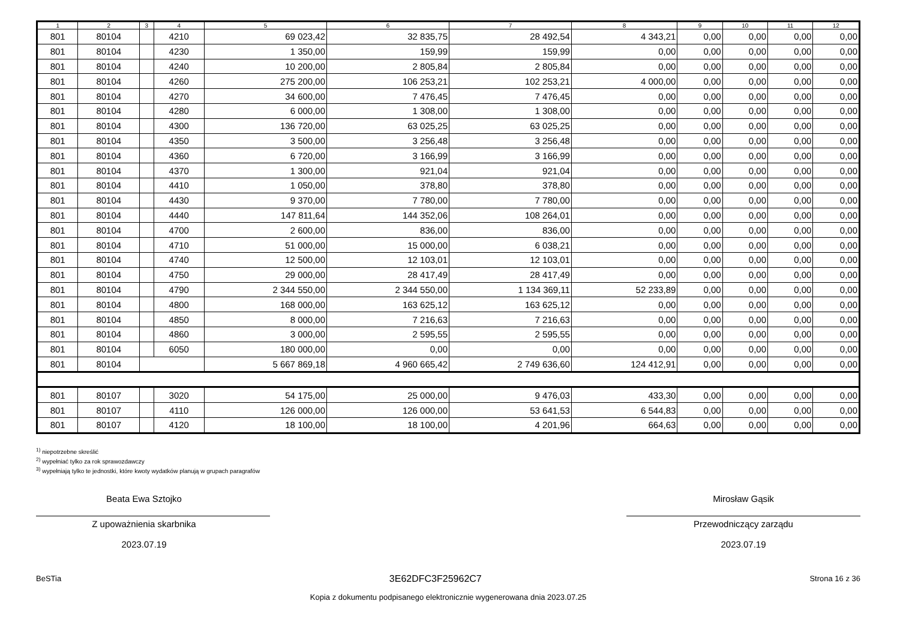| 1 | 2 | 3 | 4 | 5 | 6 | 7 | 8 | 9 | 10 | 11 | 12 |
| --- | --- | --- | --- | --- | --- | --- | --- | --- | --- | --- | --- |
| 801 | 80104 | | 4210 | 69 023,42 | 32 835,75 | 28 492,54 | 4 343,21 | 0,00 | 0,00 | 0,00 | 0,00 |
| 801 | 80104 | | 4230 | 1 350,00 | 159,99 | 159,99 | 0,00 | 0,00 | 0,00 | 0,00 | 0,00 |
| 801 | 80104 | | 4240 | 10 200,00 | 2 805,84 | 2 805,84 | 0,00 | 0,00 | 0,00 | 0,00 | 0,00 |
| 801 | 80104 | | 4260 | 275 200,00 | 106 253,21 | 102 253,21 | 4 000,00 | 0,00 | 0,00 | 0,00 | 0,00 |
| 801 | 80104 | | 4270 | 34 600,00 | 7 476,45 | 7 476,45 | 0,00 | 0,00 | 0,00 | 0,00 | 0,00 |
| 801 | 80104 | | 4280 | 6 000,00 | 1 308,00 | 1 308,00 | 0,00 | 0,00 | 0,00 | 0,00 | 0,00 |
| 801 | 80104 | | 4300 | 136 720,00 | 63 025,25 | 63 025,25 | 0,00 | 0,00 | 0,00 | 0,00 | 0,00 |
| 801 | 80104 | | 4350 | 3 500,00 | 3 256,48 | 3 256,48 | 0,00 | 0,00 | 0,00 | 0,00 | 0,00 |
| 801 | 80104 | | 4360 | 6 720,00 | 3 166,99 | 3 166,99 | 0,00 | 0,00 | 0,00 | 0,00 | 0,00 |
| 801 | 80104 | | 4370 | 1 300,00 | 921,04 | 921,04 | 0,00 | 0,00 | 0,00 | 0,00 | 0,00 |
| 801 | 80104 | | 4410 | 1 050,00 | 378,80 | 378,80 | 0,00 | 0,00 | 0,00 | 0,00 | 0,00 |
| 801 | 80104 | | 4430 | 9 370,00 | 7 780,00 | 7 780,00 | 0,00 | 0,00 | 0,00 | 0,00 | 0,00 |
| 801 | 80104 | | 4440 | 147 811,64 | 144 352,06 | 108 264,01 | 0,00 | 0,00 | 0,00 | 0,00 | 0,00 |
| 801 | 80104 | | 4700 | 2 600,00 | 836,00 | 836,00 | 0,00 | 0,00 | 0,00 | 0,00 | 0,00 |
| 801 | 80104 | | 4710 | 51 000,00 | 15 000,00 | 6 038,21 | 0,00 | 0,00 | 0,00 | 0,00 | 0,00 |
| 801 | 80104 | | 4740 | 12 500,00 | 12 103,01 | 12 103,01 | 0,00 | 0,00 | 0,00 | 0,00 | 0,00 |
| 801 | 80104 | | 4750 | 29 000,00 | 28 417,49 | 28 417,49 | 0,00 | 0,00 | 0,00 | 0,00 | 0,00 |
| 801 | 80104 | | 4790 | 2 344 550,00 | 2 344 550,00 | 1 134 369,11 | 52 233,89 | 0,00 | 0,00 | 0,00 | 0,00 |
| 801 | 80104 | | 4800 | 168 000,00 | 163 625,12 | 163 625,12 | 0,00 | 0,00 | 0,00 | 0,00 | 0,00 |
| 801 | 80104 | | 4850 | 8 000,00 | 7 216,63 | 7 216,63 | 0,00 | 0,00 | 0,00 | 0,00 | 0,00 |
| 801 | 80104 | | 4860 | 3 000,00 | 2 595,55 | 2 595,55 | 0,00 | 0,00 | 0,00 | 0,00 | 0,00 |
| 801 | 80104 | | 6050 | 180 000,00 | 0,00 | 0,00 | 0,00 | 0,00 | 0,00 | 0,00 | 0,00 |
| 801 | 80104 | | | 5 667 869,18 | 4 960 665,42 | 2 749 636,60 | 124 412,91 | 0,00 | 0,00 | 0,00 | 0,00 |
| 801 | 80107 | | 3020 | 54 175,00 | 25 000,00 | 9 476,03 | 433,30 | 0,00 | 0,00 | 0,00 | 0,00 |
| 801 | 80107 | | 4110 | 126 000,00 | 126 000,00 | 53 641,53 | 6 544,83 | 0,00 | 0,00 | 0,00 | 0,00 |
| 801 | 80107 | | 4120 | 18 100,00 | 18 100,00 | 4 201,96 | 664,63 | 0,00 | 0,00 | 0,00 | 0,00 |
<sup>1)</sup> niepotrzebne skreślić
<sup>2)</sup> wypełniać tylko za rok sprawozdawczy
<sup>3)</sup> wypełniają tylko te jednostki, które kwoty wydatków planują w grupach paragrafów
Beata Ewa Sztojko
Z upoważnienia skarbnika
2023.07.19
Mirosław Gąsik
Przewodniczący zarządu
2023.07.19
BeSTia 3E62DFC3F25962C7 Strona 16 z 36
Kopia z dokumentu podpisanego elektronicznie wygenerowana dnia 2023.07.25